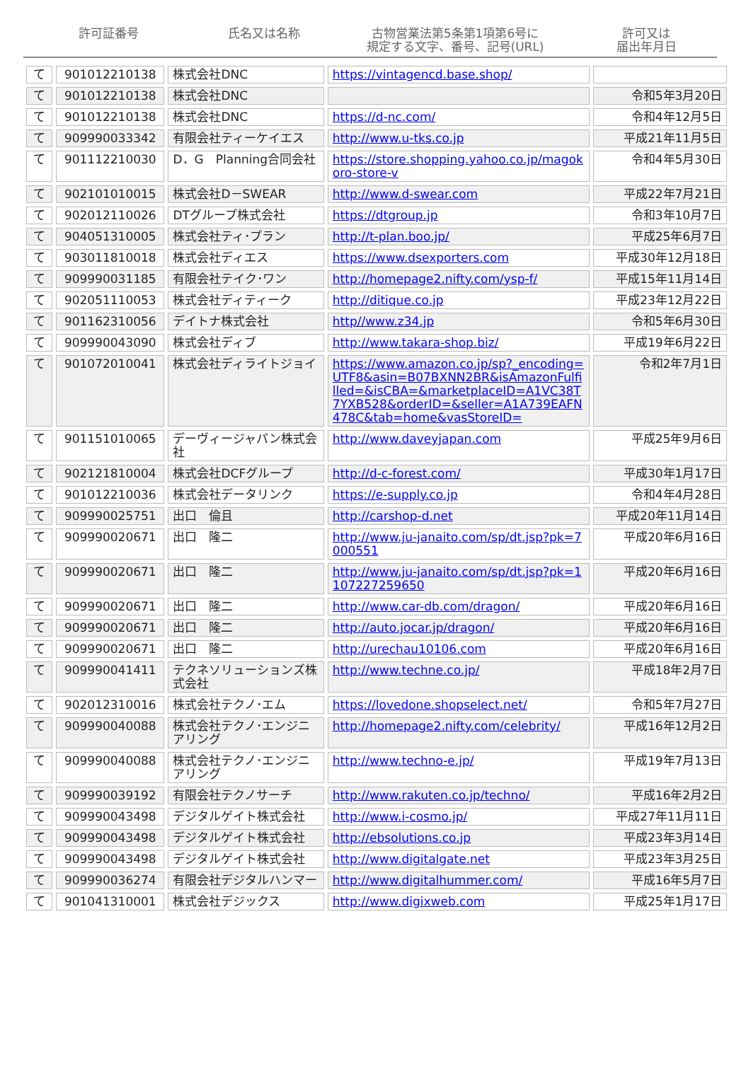許可証番号 氏名又は名称 古物営業法第5条第1項第6号に
規定する文字、番号、記号(URL)
許可又は
届出年月日
| て | 901012210138 | 株式会社DNC | https://vintagencd.base.shop/ | |
| て | 901012210138 | 株式会社DNC | | 令和5年3月20日 |
| て | 901012210138 | 株式会社DNC | https://d-nc.com/ | 令和4年12月5日 |
| て | 909990033342 | 有限会社ティーケイエス | http://www.u-tks.co.jp | 平成21年11月5日 |
| て | 901112210030 | D．G Planning合同会社 | https://store.shopping.yahoo.co.jp/magokoro-store-v | 令和4年5月30日 |
| て | 902101010015 | 株式会社D－SWEAR | http://www.d-swear.com | 平成22年7月21日 |
| て | 902012110026 | DTグループ株式会社 | https://dtgroup.jp | 令和3年10月7日 |
| て | 904051310005 | 株式会社ティ･プラン | http://t-plan.boo.jp/ | 平成25年6月7日 |
| て | 903011810018 | 株式会社ディエス | https://www.dsexporters.com | 平成30年12月18日 |
| て | 909990031185 | 有限会社テイク･ワン | http://homepage2.nifty.com/ysp-f/ | 平成15年11月14日 |
| て | 902051110053 | 株式会社ディティーク | http://ditique.co.jp | 平成23年12月22日 |
| て | 901162310056 | デイトナ株式会社 | http//www.z34.jp | 令和5年6月30日 |
| て | 909990043090 | 株式会社ディブ | http://www.takara-shop.biz/ | 平成19年6月22日 |
| て | 901072010041 | 株式会社ディライトジョイ | https://www.amazon.co.jp/sp?_encoding=UTF8&asin=B07BXNN2BR&isAmazonFulfilled=&isCBA=&marketplaceID=A1VC38T7YXB528&orderID=&seller=A1A739EAFN478C&tab=home&vasStoreID= | 令和2年7月1日 |
| て | 901151010065 | デーヴィージャパン株式会社 | http://www.daveyjapan.com | 平成25年9月6日 |
| て | 902121810004 | 株式会社DCFグループ | http://d-c-forest.com/ | 平成30年1月17日 |
| て | 901012210036 | 株式会社データリンク | https://e-supply.co.jp | 令和4年4月28日 |
| て | 909990025751 | 出口 倫且 | http://carshop-d.net | 平成20年11月14日 |
| て | 909990020671 | 出口 隆二 | http://www.ju-janaito.com/sp/dt.jsp?pk=7000551 | 平成20年6月16日 |
| て | 909990020671 | 出口 隆二 | http://www.ju-janaito.com/sp/dt.jsp?pk=1107227259650 | 平成20年6月16日 |
| て | 909990020671 | 出口 隆二 | http://www.car-db.com/dragon/ | 平成20年6月16日 |
| て | 909990020671 | 出口 隆二 | http://auto.jocar.jp/dragon/ | 平成20年6月16日 |
| て | 909990020671 | 出口 隆二 | http://urechau10106.com | 平成20年6月16日 |
| て | 909990041411 | テクネソリューションズ株式会社 | http://www.techne.co.jp/ | 平成18年2月7日 |
| て | 902012310016 | 株式会社テクノ･エム | https://lovedone.shopselect.net/ | 令和5年7月27日 |
| て | 909990040088 | 株式会社テクノ･エンジニアリング | http://homepage2.nifty.com/celebrity/ | 平成16年12月2日 |
| て | 909990040088 | 株式会社テクノ･エンジニアリング | http://www.techno-e.jp/ | 平成19年7月13日 |
| て | 909990039192 | 有限会社テクノサーチ | http://www.rakuten.co.jp/techno/ | 平成16年2月2日 |
| て | 909990043498 | デジタルゲイト株式会社 | http://www.i-cosmo.jp/ | 平成27年11月11日 |
| て | 909990043498 | デジタルゲイト株式会社 | http://ebsolutions.co.jp | 平成23年3月14日 |
| て | 909990043498 | デジタルゲイト株式会社 | http://www.digitalgate.net | 平成23年3月25日 |
| て | 909990036274 | 有限会社デジタルハンマー | http://www.digitalhummer.com/ | 平成16年5月7日 |
| て | 901041310001 | 株式会社デジックス | http://www.digixweb.com | 平成25年1月17日 |